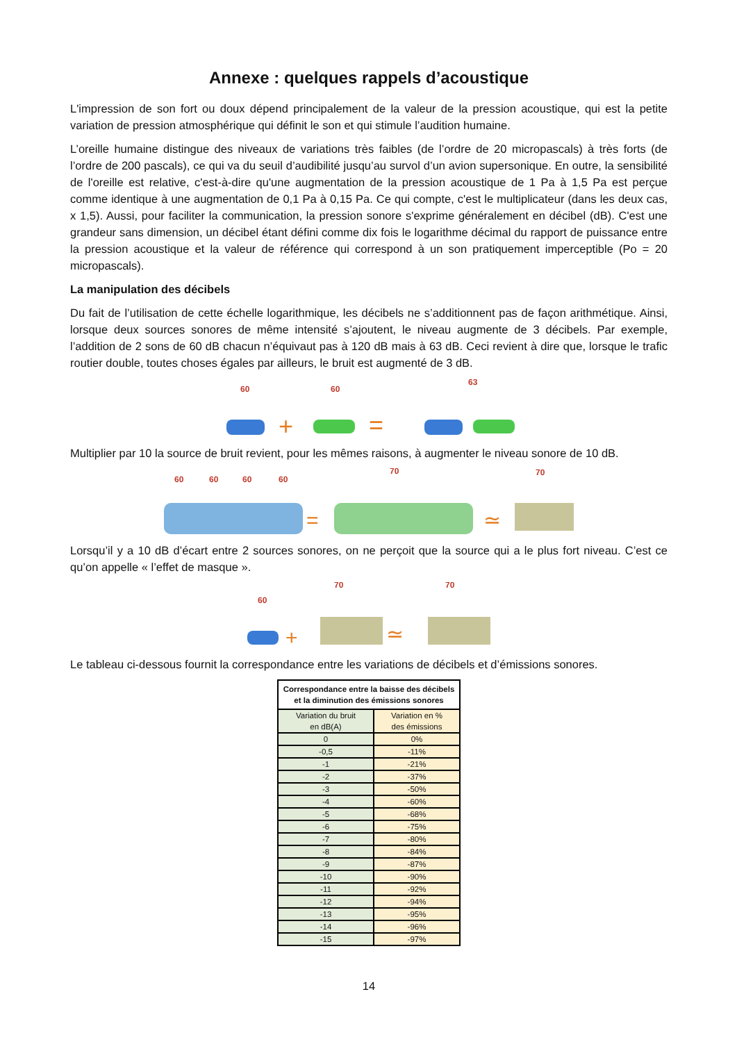Annexe : quelques rappels d’acoustique
L'impression de son fort ou doux dépend principalement de la valeur de la pression acoustique, qui est la petite variation de pression atmosphérique qui définit le son et qui stimule l’audition humaine.
L’oreille humaine distingue des niveaux de variations très faibles (de l’ordre de 20 micropascals) à très forts (de l’ordre de 200 pascals), ce qui va du seuil d’audibilité jusqu’au survol d’un avion supersonique. En outre, la sensibilité de l'oreille est relative, c'est-à-dire qu'une augmentation de la pression acoustique de 1 Pa à 1,5 Pa est perçue comme identique à une augmentation de 0,1 Pa à 0,15 Pa. Ce qui compte, c'est le multiplicateur (dans les deux cas, x 1,5). Aussi, pour faciliter la communication, la pression sonore s'exprime généralement en décibel (dB). C'est une grandeur sans dimension, un décibel étant défini comme dix fois le logarithme décimal du rapport de puissance entre la pression acoustique et la valeur de référence qui correspond à un son pratiquement imperceptible (Po = 20 micropascals).
La manipulation des décibels
Du fait de l’utilisation de cette échelle logarithmique, les décibels ne s’additionnent pas de façon arithmétique. Ainsi, lorsque deux sources sonores de même intensité s’ajoutent, le niveau augmente de 3 décibels. Par exemple, l’addition de 2 sons de 60 dB chacun n’équivaut pas à 120 dB mais à 63 dB. Ceci revient à dire que, lorsque le trafic routier double, toutes choses égales par ailleurs, le bruit est augmenté de 3 dB.
60
60
63
+
=
Multiplier par 10 la source de bruit revient, pour les mêmes raisons, à augmenter le niveau sonore de 10 dB.
60
60
60
60
70
70
=
≃
Lorsqu’il y a 10 dB d’écart entre 2 sources sonores, on ne perçoit que la source qui a le plus fort niveau. C’est ce qu’on appelle « l’effet de masque ».
60
70
70
+
≃
Le tableau ci-dessous fournit la correspondance entre les variations de décibels et d’émissions sonores.
| Correspondance entre la baisse des décibels et la diminution des émissions sonores | |
| --- | --- |
| Variation du bruit en dB(A) | Variation en % des émissions |
| 0 | 0% |
| -0,5 | -11% |
| -1 | -21% |
| -2 | -37% |
| -3 | -50% |
| -4 | -60% |
| -5 | -68% |
| -6 | -75% |
| -7 | -80% |
| -8 | -84% |
| -9 | -87% |
| -10 | -90% |
| -11 | -92% |
| -12 | -94% |
| -13 | -95% |
| -14 | -96% |
| -15 | -97% |
14